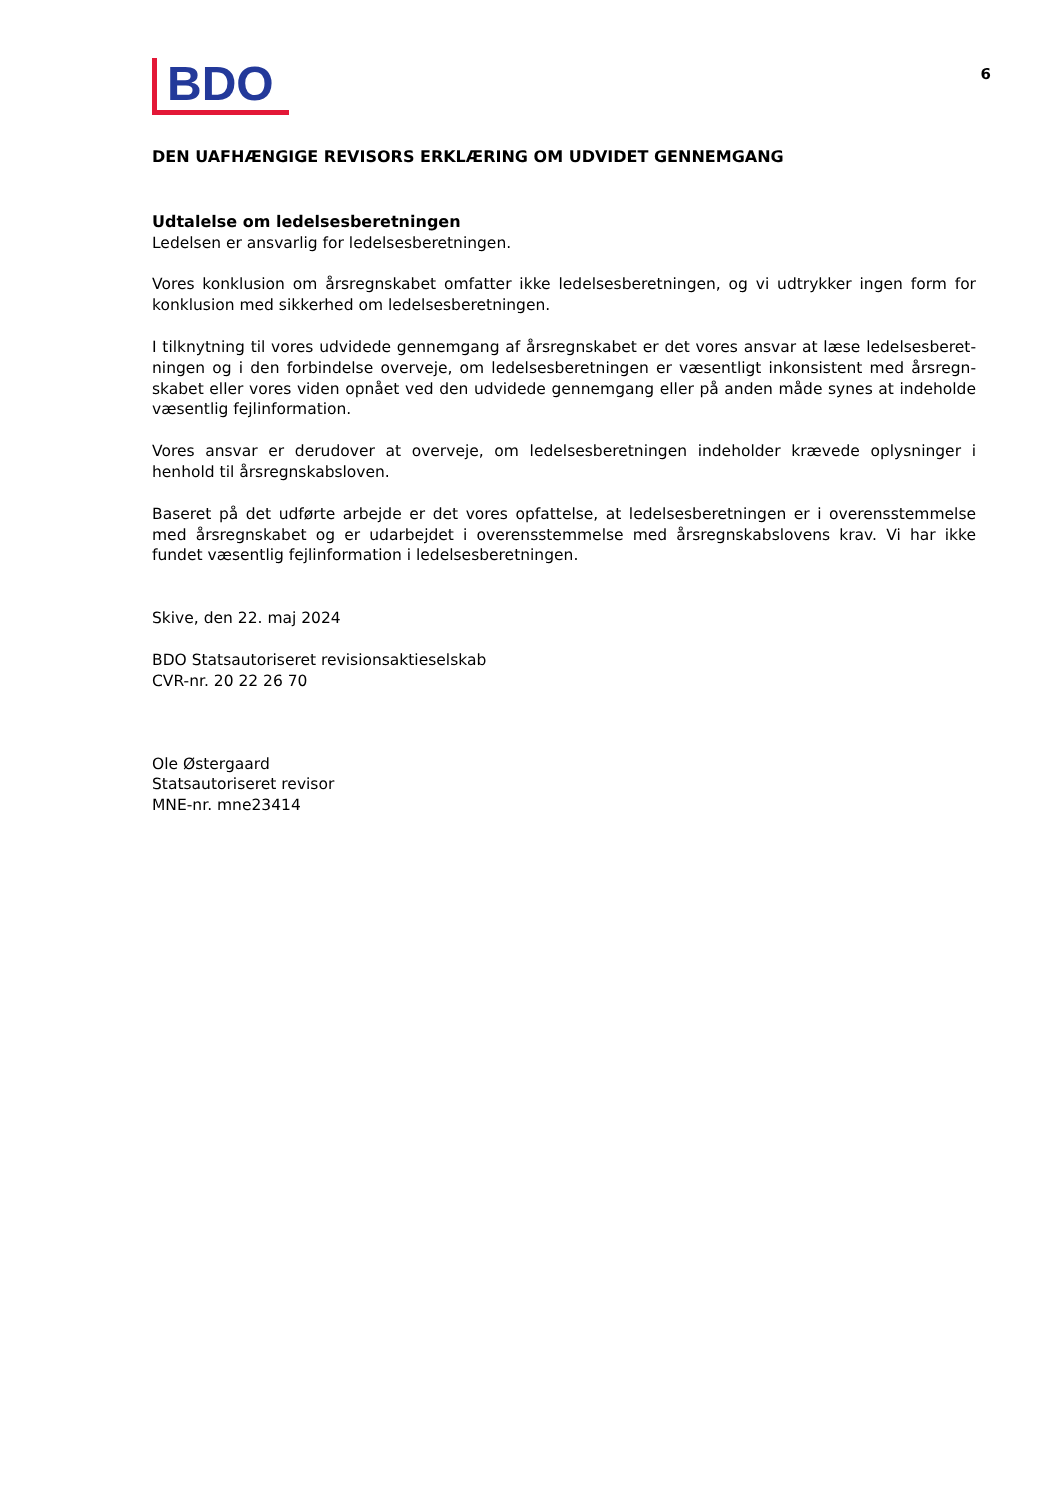BDO
6
DEN UAFHÆNGIGE REVISORS ERKLÆRING OM UDVIDET GENNEMGANG
Udtalelse om ledelsesberetningen
Ledelsen er ansvarlig for ledelsesberetningen.
Vores konklusion om årsregnskabet omfatter ikke ledelsesberetningen, og vi udtrykker ingen form for konklusion med sikkerhed om ledelsesberetningen.
I tilknytning til vores udvidede gennemgang af årsregnskabet er det vores ansvar at læse ledelsesberet­ningen og i den forbindelse overveje, om ledelsesberetningen er væsentligt inkonsistent med årsregn­skabet eller vores viden opnået ved den udvidede gennemgang eller på anden måde synes at indeholde væsentlig fejlinformation.
Vores ansvar er derudover at overveje, om ledelsesberetningen indeholder krævede oplysninger i henhold til årsregnskabsloven.
Baseret på det udførte arbejde er det vores opfattelse, at ledelsesberetningen er i overensstemmelse med årsregnskabet og er udarbejdet i overensstemmelse med årsregnskabslovens krav. Vi har ikke fundet væsentlig fejlinformation i ledelsesberetningen.
Skive, den 22. maj 2024
BDO Statsautoriseret revisionsaktieselskab
CVR-nr. 20 22 26 70
Ole Østergaard
Statsautoriseret revisor
MNE-nr. mne23414